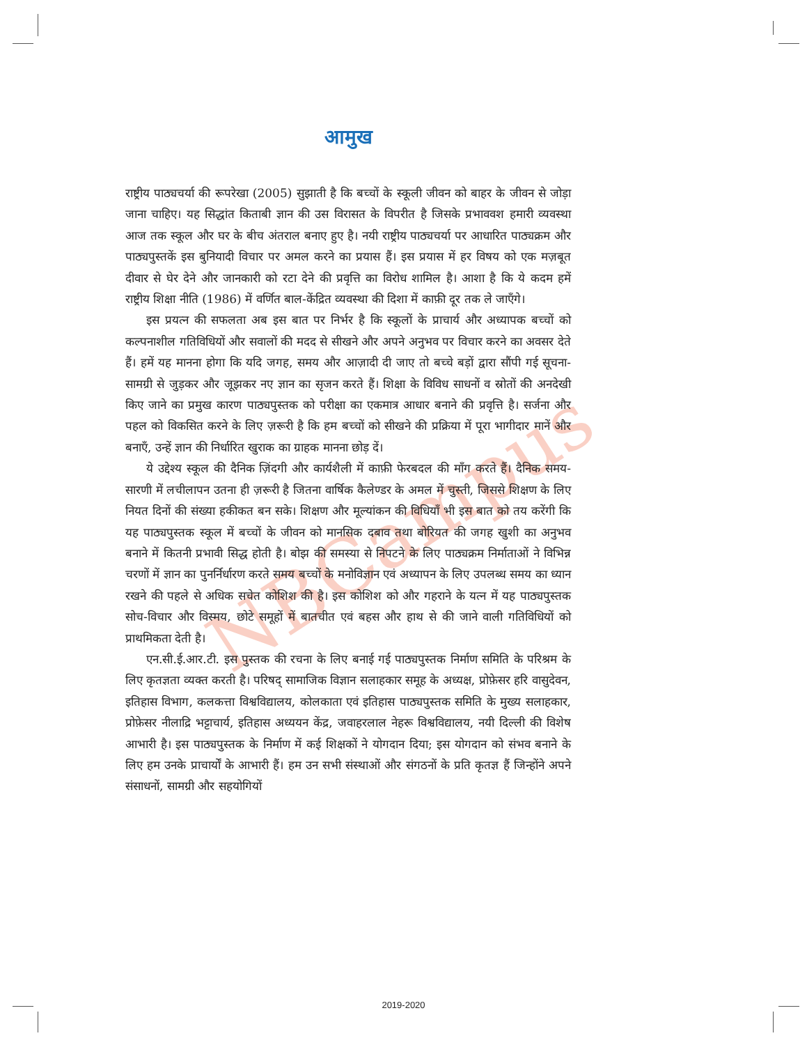NBCampus
आमुख
राष्ट्रीय पाठ्यचर्या की रूपरेखा (2005) सुझाती है कि बच्चों के स्कूली जीवन को बाहर के जीवन से जोड़ा जाना चाहिए। यह सिद्धांत किताबी ज्ञान की उस विरासत के विपरीत है जिसके प्रभाववश हमारी व्यवस्था आज तक स्कूल और घर के बीच अंतराल बनाए हुए है। नयी राष्ट्रीय पाठ्यचर्या पर आधारित पाठ्यक्रम और पाठ्यपुस्तकें इस बुनियादी विचार पर अमल करने का प्रयास हैं। इस प्रयास में हर विषय को एक मज़बूत दीवार से घेर देने और जानकारी को रटा देने की प्रवृत्ति का विरोध शामिल है। आशा है कि ये कदम हमें राष्ट्रीय शिक्षा नीति (1986) में वर्णित बाल-केंद्रित व्यवस्था की दिशा में काफ़ी दूर तक ले जाएँगे।
इस प्रयत्न की सफलता अब इस बात पर निर्भर है कि स्कूलों के प्राचार्य और अध्यापक बच्चों को कल्पनाशील गतिविधियों और सवालों की मदद से सीखने और अपने अनुभव पर विचार करने का अवसर देते हैं। हमें यह मानना होगा कि यदि जगह, समय और आज़ादी दी जाए तो बच्चे बड़ों द्वारा सौंपी गई सूचना-सामग्री से जुड़कर और जूझकर नए ज्ञान का सृजन करते हैं। शिक्षा के विविध साधनों व स्रोतों की अनदेखी किए जाने का प्रमुख कारण पाठ्यपुस्तक को परीक्षा का एकमात्र आधार बनाने की प्रवृत्ति है। सर्जना और पहल को विकसित करने के लिए ज़रूरी है कि हम बच्चों को सीखने की प्रक्रिया में पूरा भागीदार मानें और बनाएँ, उन्हें ज्ञान की निर्धारित खुराक का ग्राहक मानना छोड़ दें।
ये उद्देश्य स्कूल की दैनिक ज़िंदगी और कार्यशैली में काफ़ी फेरबदल की माँग करते हैं। दैनिक समय-सारणी में लचीलापन उतना ही ज़रूरी है जितना वार्षिक कैलेण्डर के अमल में चुस्ती, जिससे शिक्षण के लिए नियत दिनों की संख्या हकीकत बन सके। शिक्षण और मूल्यांकन की विधियाँ भी इस बात को तय करेंगी कि यह पाठ्यपुस्तक स्कूल में बच्चों के जीवन को मानसिक दबाव तथा बोरियत की जगह खुशी का अनुभव बनाने में कितनी प्रभावी सिद्ध होती है। बोझ की समस्या से निपटने के लिए पाठ्यक्रम निर्माताओं ने विभिन्न चरणों में ज्ञान का पुनर्निर्धारण करते समय बच्चों के मनोविज्ञान एवं अध्यापन के लिए उपलब्ध समय का ध्यान रखने की पहले से अधिक सचेत कोशिश की है। इस कोशिश को और गहराने के यत्न में यह पाठ्यपुस्तक सोच-विचार और विस्मय, छोटे समूहों में बातचीत एवं बहस और हाथ से की जाने वाली गतिविधियों को प्राथमिकता देती है।
एन.सी.ई.आर.टी. इस पुस्तक की रचना के लिए बनाई गई पाठ्यपुस्तक निर्माण समिति के परिश्रम के लिए कृतज्ञता व्यक्त करती है। परिषद् सामाजिक विज्ञान सलाहकार समूह के अध्यक्ष, प्रोफ़ेसर हरि वासुदेवन, इतिहास विभाग, कलकत्ता विश्वविद्यालय, कोलकाता एवं इतिहास पाठ्यपुस्तक समिति के मुख्य सलाहकार, प्रोफ़ेसर नीलाद्रि भट्टाचार्य, इतिहास अध्ययन केंद्र, जवाहरलाल नेहरू विश्वविद्यालय, नयी दिल्ली की विशेष आभारी है। इस पाठ्यपुस्तक के निर्माण में कई शिक्षकों ने योगदान दिया; इस योगदान को संभव बनाने के लिए हम उनके प्राचार्यों के आभारी हैं। हम उन सभी संस्थाओं और संगठनों के प्रति कृतज्ञ हैं जिन्होंने अपने संसाधनों, सामग्री और सहयोगियों
2019-2020